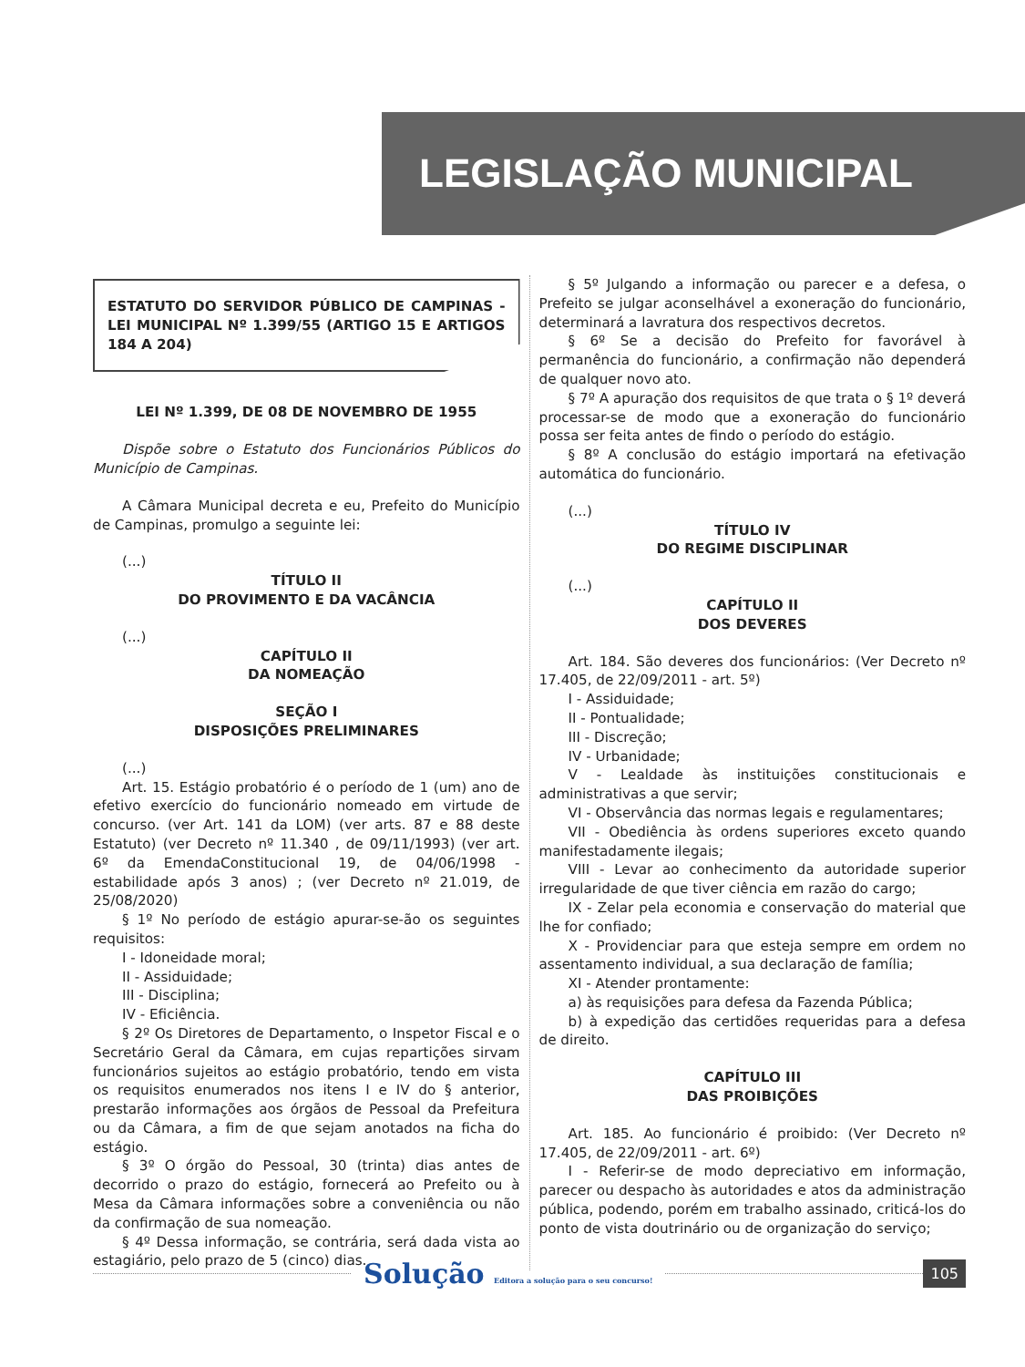LEGISLAÇÃO MUNICIPAL
ESTATUTO DO SERVIDOR PÚBLICO DE CAMPINAS - LEI MUNICIPAL Nº 1.399/55 (ARTIGO 15 E ARTIGOS 184 A 204)
LEI Nº 1.399, DE 08 DE NOVEMBRO DE 1955
Dispõe sobre o Estatuto dos Funcionários Públicos do Município de Campinas.
A Câmara Municipal decreta e eu, Prefeito do Município de Campinas, promulgo a seguinte lei:
(...)
TÍTULO II
DO PROVIMENTO E DA VACÂNCIA
(...)
CAPÍTULO II
DA NOMEAÇÃO
SEÇÃO I
DISPOSIÇÕES PRELIMINARES
(...)
Art. 15. Estágio probatório é o período de 1 (um) ano de efetivo exercício do funcionário nomeado em virtude de concurso. (ver Art. 141 da LOM) (ver arts. 87 e 88 deste Estatuto) (ver Decreto nº 11.340 , de 09/11/1993) (ver art. 6º da EmendaConstitucional 19, de 04/06/1998 - estabilidade após 3 anos) ; (ver Decreto nº 21.019, de 25/08/2020)
§ 1º No período de estágio apurar-se-ão os seguintes requisitos:
I - Idoneidade moral;
II - Assiduidade;
III - Disciplina;
IV - Eficiência.
§ 2º Os Diretores de Departamento, o Inspetor Fiscal e o Secretário Geral da Câmara, em cujas repartições sirvam funcionários sujeitos ao estágio probatório, tendo em vista os requisitos enumerados nos itens I e IV do § anterior, prestarão informações aos órgãos de Pessoal da Prefeitura ou da Câmara, a fim de que sejam anotados na ficha do estágio.
§ 3º O órgão do Pessoal, 30 (trinta) dias antes de decorrido o prazo do estágio, fornecerá ao Prefeito ou à Mesa da Câmara informações sobre a conveniência ou não da confirmação de sua nomeação.
§ 4º Dessa informação, se contrária, será dada vista ao estagiário, pelo prazo de 5 (cinco) dias.
§ 5º Julgando a informação ou parecer e a defesa, o Prefeito se julgar aconselhável a exoneração do funcionário, determinará a lavratura dos respectivos decretos.
§ 6º Se a decisão do Prefeito for favorável à permanência do funcionário, a confirmação não dependerá de qualquer novo ato.
§ 7º A apuração dos requisitos de que trata o § 1º deverá processar-se de modo que a exoneração do funcionário possa ser feita antes de findo o período do estágio.
§ 8º A conclusão do estágio importará na efetivação automática do funcionário.
(...)
TÍTULO IV
DO REGIME DISCIPLINAR
(...)
CAPÍTULO II
DOS DEVERES
Art. 184. São deveres dos funcionários: (Ver Decreto nº 17.405, de 22/09/2011 - art. 5º)
I - Assiduidade;
II - Pontualidade;
III - Discreção;
IV - Urbanidade;
V - Lealdade às instituições constitucionais e administrativas a que servir;
VI - Observância das normas legais e regulamentares;
VII - Obediência às ordens superiores exceto quando manifestadamente ilegais;
VIII - Levar ao conhecimento da autoridade superior irregularidade de que tiver ciência em razão do cargo;
IX - Zelar pela economia e conservação do material que lhe for confiado;
X - Providenciar para que esteja sempre em ordem no assentamento individual, a sua declaração de família;
XI - Atender prontamente:
a) às requisições para defesa da Fazenda Pública;
b) à expedição das certidões requeridas para a defesa de direito.
CAPÍTULO III
DAS PROIBIÇÕES
Art. 185. Ao funcionário é proibido: (Ver Decreto nº 17.405, de 22/09/2011 - art. 6º)
I - Referir-se de modo depreciativo em informação, parecer ou despacho às autoridades e atos da administração pública, podendo, porém em trabalho assinado, criticá-los do ponto de vista doutrinário ou de organização do serviço;
Solução Editora a solução para o seu concurso!
105